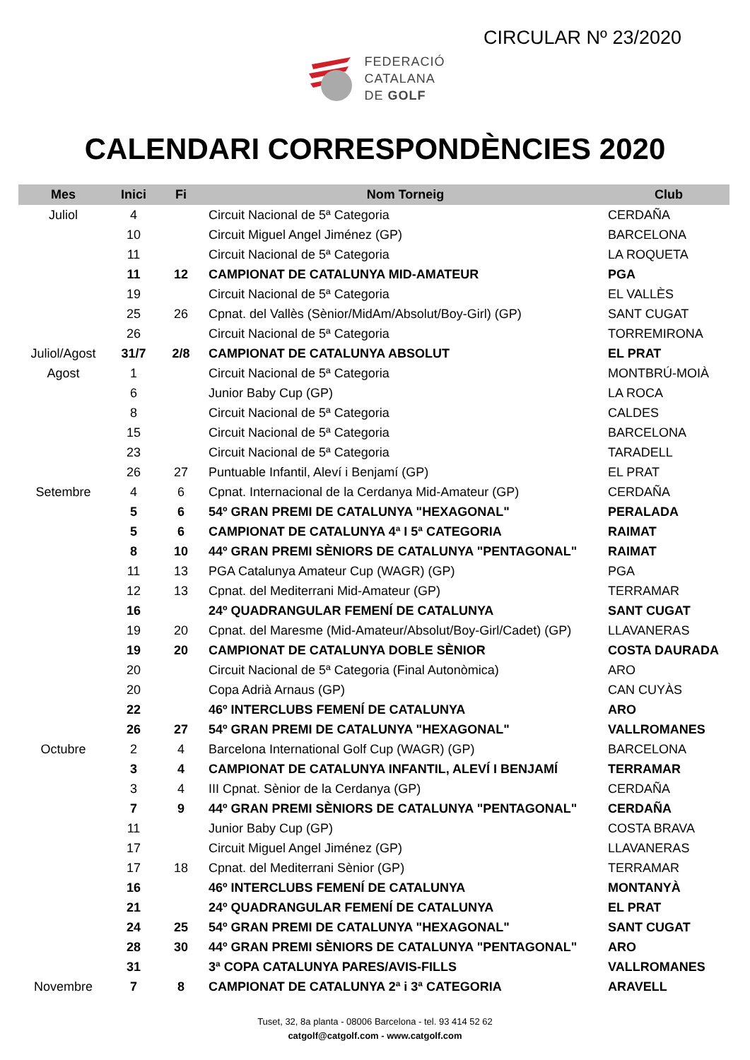CIRCULAR Nº 23/2020
FEDERACIÓ
CATALANA
DE GOLF
CALENDARI CORRESPONDÈNCIES 2020
| Mes | Inici | Fi | Nom Torneig | Club |
| --- | --- | --- | --- | --- |
| Juliol | 4 | | Circuit Nacional de 5ª Categoria | CERDAÑA |
| | 10 | | Circuit Miguel Angel Jiménez (GP) | BARCELONA |
| | 11 | | Circuit Nacional de 5ª Categoria | LA ROQUETA |
| | 11 | 12 | CAMPIONAT DE CATALUNYA MID-AMATEUR | PGA |
| | 19 | | Circuit Nacional de 5ª Categoria | EL VALLÈS |
| | 25 | 26 | Cpnat. del Vallès (Sènior/MidAm/Absolut/Boy-Girl) (GP) | SANT CUGAT |
| | 26 | | Circuit Nacional de 5ª Categoria | TORREMIRONA |
| Juliol/Agost | 31/7 | 2/8 | CAMPIONAT DE CATALUNYA ABSOLUT | EL PRAT |
| Agost | 1 | | Circuit Nacional de 5ª Categoria | MONTBRÚ-MOIÀ |
| | 6 | | Junior Baby Cup (GP) | LA ROCA |
| | 8 | | Circuit Nacional de 5ª Categoria | CALDES |
| | 15 | | Circuit Nacional de 5ª Categoria | BARCELONA |
| | 23 | | Circuit Nacional de 5ª Categoria | TARADELL |
| | 26 | 27 | Puntuable Infantil, Aleví i Benjamí (GP) | EL PRAT |
| Setembre | 4 | 6 | Cpnat. Internacional de la Cerdanya Mid-Amateur (GP) | CERDAÑA |
| | 5 | 6 | 54º GRAN PREMI DE CATALUNYA "HEXAGONAL" | PERALADA |
| | 5 | 6 | CAMPIONAT DE CATALUNYA 4ª I 5ª CATEGORIA | RAIMAT |
| | 8 | 10 | 44º GRAN PREMI SÈNIORS DE CATALUNYA "PENTAGONAL" | RAIMAT |
| | 11 | 13 | PGA Catalunya Amateur Cup (WAGR) (GP) | PGA |
| | 12 | 13 | Cpnat. del Mediterrani Mid-Amateur (GP) | TERRAMAR |
| | 16 | | 24º QUADRANGULAR FEMENÍ DE CATALUNYA | SANT CUGAT |
| | 19 | 20 | Cpnat. del Maresme (Mid-Amateur/Absolut/Boy-Girl/Cadet) (GP) | LLAVANERAS |
| | 19 | 20 | CAMPIONAT DE CATALUNYA DOBLE SÈNIOR | COSTA DAURADA |
| | 20 | | Circuit Nacional de 5ª Categoria (Final Autonòmica) | ARO |
| | 20 | | Copa Adrià Arnaus (GP) | CAN CUYÀS |
| | 22 | | 46º INTERCLUBS FEMENÍ DE CATALUNYA | ARO |
| | 26 | 27 | 54º GRAN PREMI DE CATALUNYA "HEXAGONAL" | VALLROMANES |
| Octubre | 2 | 4 | Barcelona International Golf Cup (WAGR) (GP) | BARCELONA |
| | 3 | 4 | CAMPIONAT DE CATALUNYA INFANTIL, ALEVÍ I BENJAMÍ | TERRAMAR |
| | 3 | 4 | III Cpnat. Sènior de la Cerdanya (GP) | CERDAÑA |
| | 7 | 9 | 44º GRAN PREMI SÈNIORS DE CATALUNYA "PENTAGONAL" | CERDAÑA |
| | 11 | | Junior Baby Cup (GP) | COSTA BRAVA |
| | 17 | | Circuit Miguel Angel Jiménez (GP) | LLAVANERAS |
| | 17 | 18 | Cpnat. del Mediterrani Sènior (GP) | TERRAMAR |
| | 16 | | 46º INTERCLUBS FEMENÍ DE CATALUNYA | MONTANYÀ |
| | 21 | | 24º QUADRANGULAR FEMENÍ DE CATALUNYA | EL PRAT |
| | 24 | 25 | 54º GRAN PREMI DE CATALUNYA "HEXAGONAL" | SANT CUGAT |
| | 28 | 30 | 44º GRAN PREMI SÈNIORS DE CATALUNYA "PENTAGONAL" | ARO |
| | 31 | | 3ª COPA CATALUNYA PARES/AVIS-FILLS | VALLROMANES |
| Novembre | 7 | 8 | CAMPIONAT DE CATALUNYA 2ª i 3ª CATEGORIA | ARAVELL |
Tuset, 32, 8a planta - 08006 Barcelona - tel. 93 414 52 62
catgolf@catgolf.com - www.catgolf.com